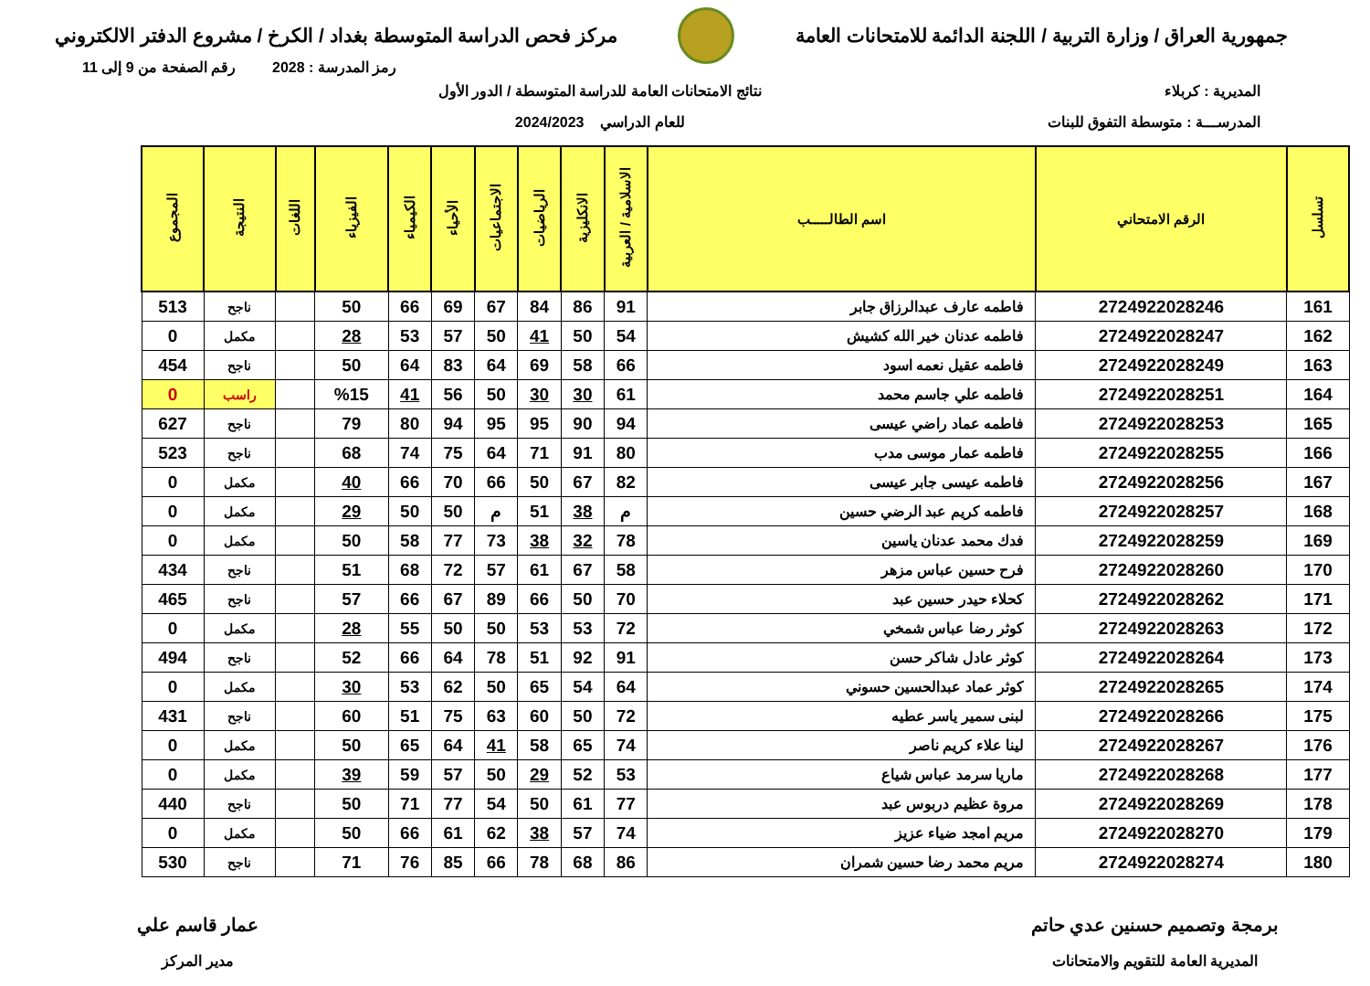جمهورية العراق / وزارة التربية / اللجنة الدائمة للامتحانات العامة
مركز فحص الدراسة المتوسطة بغداد / الكرخ / مشروع الدفتر الالكتروني
رمز المدرسة : 2028 رقم الصفحة من 9 إلى 11
المديرية : كربلاء
المدرســـة : متوسطة التفوق للبنات
نتائج الامتحانات العامة للدراسة المتوسطة / الدور الأول
للعام الدراسي 2024/2023
| تسلسل | الرقم الامتحاني | اسم الطالـــــب | الاسلامية / العربية | الانكليزية | الرياضيات | الاجتماعيات | الأحياء | الكيمياء | الفيزياء | اللغات | النتيجة | المجموع |
| --- | --- | --- | --- | --- | --- | --- | --- | --- | --- | --- | --- | --- |
| 161 | 2724922028246 | فاطمه عارف عبدالرزاق جابر | 91 | 86 | 84 | 67 | 69 | 66 | 50 | | ناجح | 513 |
| 162 | 2724922028247 | فاطمه عدنان خير الله كشيش | 54 | 50 | 41 | 50 | 57 | 53 | 28 | | مكمل | 0 |
| 163 | 2724922028249 | فاطمه عقيل نعمه اسود | 66 | 58 | 69 | 64 | 83 | 64 | 50 | | ناجح | 454 |
| 164 | 2724922028251 | فاطمه علي جاسم محمد | 61 | 30 | 30 | 50 | 56 | 41 | %15 | | راسب | 0 |
| 165 | 2724922028253 | فاطمه عماد راضي عيسى | 94 | 90 | 95 | 95 | 94 | 80 | 79 | | ناجح | 627 |
| 166 | 2724922028255 | فاطمه عمار موسى مدب | 80 | 91 | 71 | 64 | 75 | 74 | 68 | | ناجح | 523 |
| 167 | 2724922028256 | فاطمه عيسى جابر عيسى | 82 | 67 | 50 | 66 | 70 | 66 | 40 | | مكمل | 0 |
| 168 | 2724922028257 | فاطمه كريم عبد الرضي حسين | م | 38 | 51 | م | 50 | 50 | 29 | | مكمل | 0 |
| 169 | 2724922028259 | فدك محمد عدنان ياسين | 78 | 32 | 38 | 73 | 77 | 58 | 50 | | مكمل | 0 |
| 170 | 2724922028260 | فرح حسين عباس مزهر | 58 | 67 | 61 | 57 | 72 | 68 | 51 | | ناجح | 434 |
| 171 | 2724922028262 | كحلاء حيدر حسين عبد | 70 | 50 | 66 | 89 | 67 | 66 | 57 | | ناجح | 465 |
| 172 | 2724922028263 | كوثر رضا عباس شمخي | 72 | 53 | 53 | 50 | 50 | 55 | 28 | | مكمل | 0 |
| 173 | 2724922028264 | كوثر عادل شاكر حسن | 91 | 92 | 51 | 78 | 64 | 66 | 52 | | ناجح | 494 |
| 174 | 2724922028265 | كوثر عماد عبدالحسين حسوني | 64 | 54 | 65 | 50 | 62 | 53 | 30 | | مكمل | 0 |
| 175 | 2724922028266 | لبنى سمير ياسر عطيه | 72 | 50 | 60 | 63 | 75 | 51 | 60 | | ناجح | 431 |
| 176 | 2724922028267 | لينا علاء كريم ناصر | 74 | 65 | 58 | 41 | 64 | 65 | 50 | | مكمل | 0 |
| 177 | 2724922028268 | ماريا سرمد عباس شياع | 53 | 52 | 29 | 50 | 57 | 59 | 39 | | مكمل | 0 |
| 178 | 2724922028269 | مروة عظيم دربوس عبد | 77 | 61 | 50 | 54 | 77 | 71 | 50 | | ناجح | 440 |
| 179 | 2724922028270 | مريم امجد ضياء عزيز | 74 | 57 | 38 | 62 | 61 | 66 | 50 | | مكمل | 0 |
| 180 | 2724922028274 | مريم محمد رضا حسين شمران | 86 | 68 | 78 | 66 | 85 | 76 | 71 | | ناجح | 530 |
برمجة وتصميم حسنين عدي حاتم
المديرية العامة للتقويم والامتحانات
عمار قاسم علي
مدير المركز